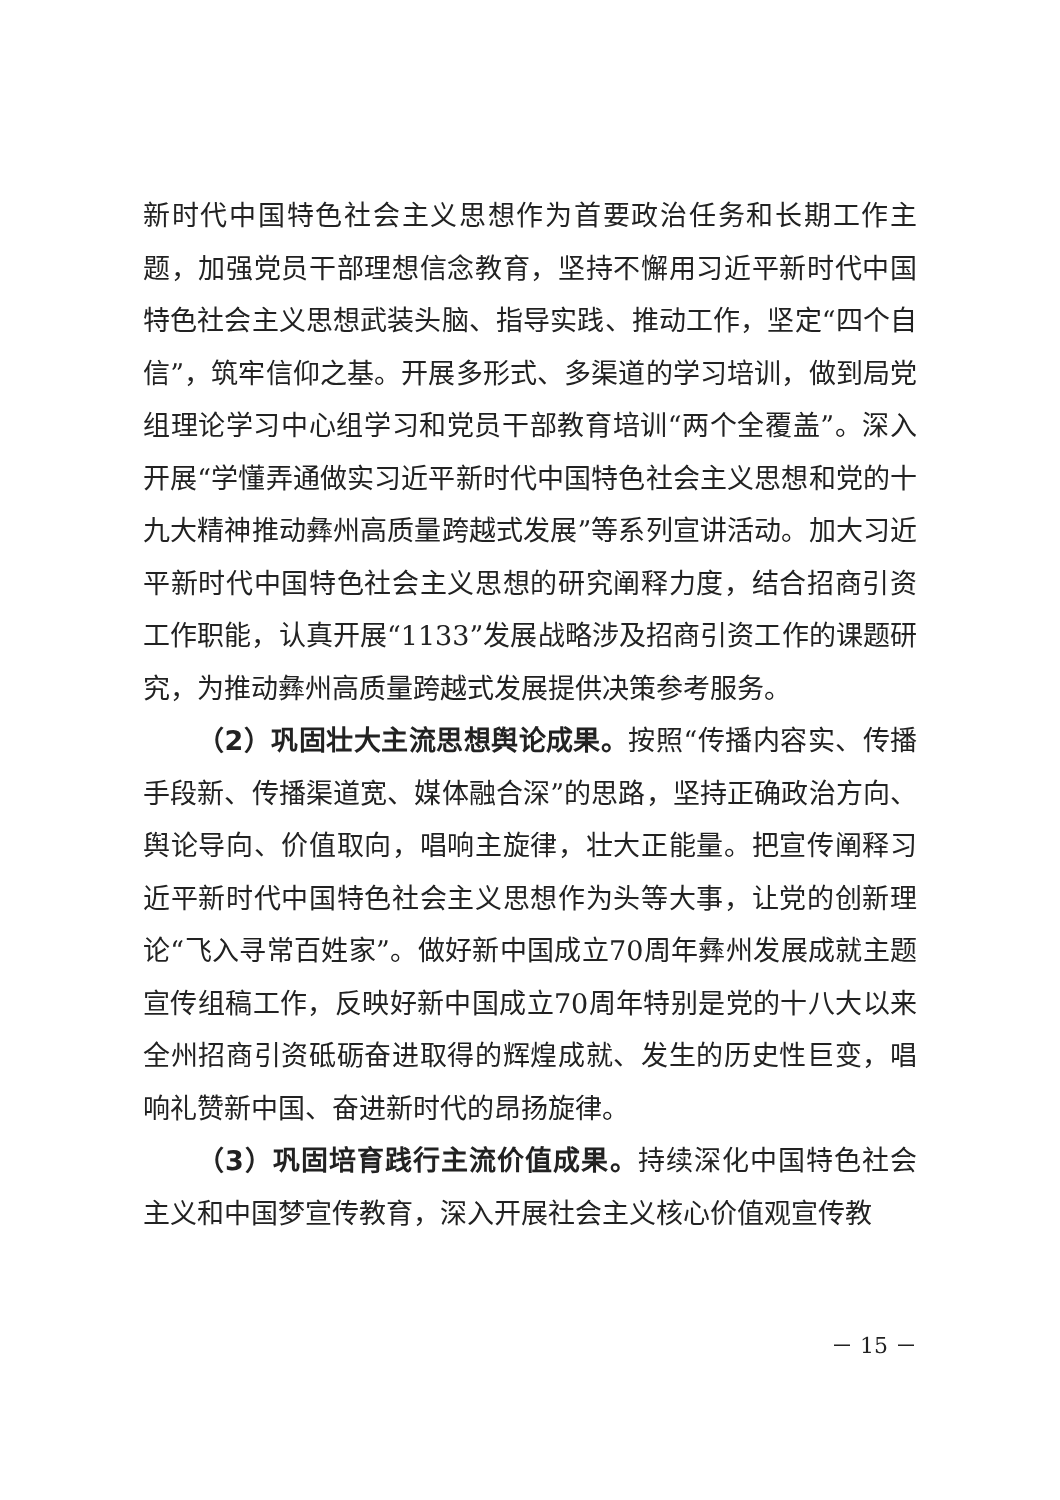新时代中国特色社会主义思想作为首要政治任务和长期工作主题，加强党员干部理想信念教育，坚持不懈用习近平新时代中国特色社会主义思想武装头脑、指导实践、推动工作，坚定“四个自信”，筑牢信仰之基。开展多形式、多渠道的学习培训，做到局党组理论学习中心组学习和党员干部教育培训“两个全覆盖”。深入开展“学懂弄通做实习近平新时代中国特色社会主义思想和党的十九大精神推动彝州高质量跨越式发展”等系列宣讲活动。加大习近平新时代中国特色社会主义思想的研究阐释力度，结合招商引资工作职能，认真开展“1133”发展战略涉及招商引资工作的课题研究，为推动彝州高质量跨越式发展提供决策参考服务。
（2）巩固壮大主流思想舆论成果。按照“传播内容实、传播手段新、传播渠道宽、媒体融合深”的思路，坚持正确政治方向、舆论导向、价值取向，唱响主旋律，壮大正能量。把宣传阐释习近平新时代中国特色社会主义思想作为头等大事，让党的创新理论“飞入寻常百姓家”。做好新中国成立70周年彝州发展成就主题宣传组稿工作，反映好新中国成立70周年特别是党的十八大以来全州招商引资砥砺奋进取得的辉煌成就、发生的历史性巨变，唱响礼赞新中国、奋进新时代的昂扬旋律。
（3）巩固培育践行主流价值成果。持续深化中国特色社会主义和中国梦宣传教育，深入开展社会主义核心价值观宣传教
－ 15 －